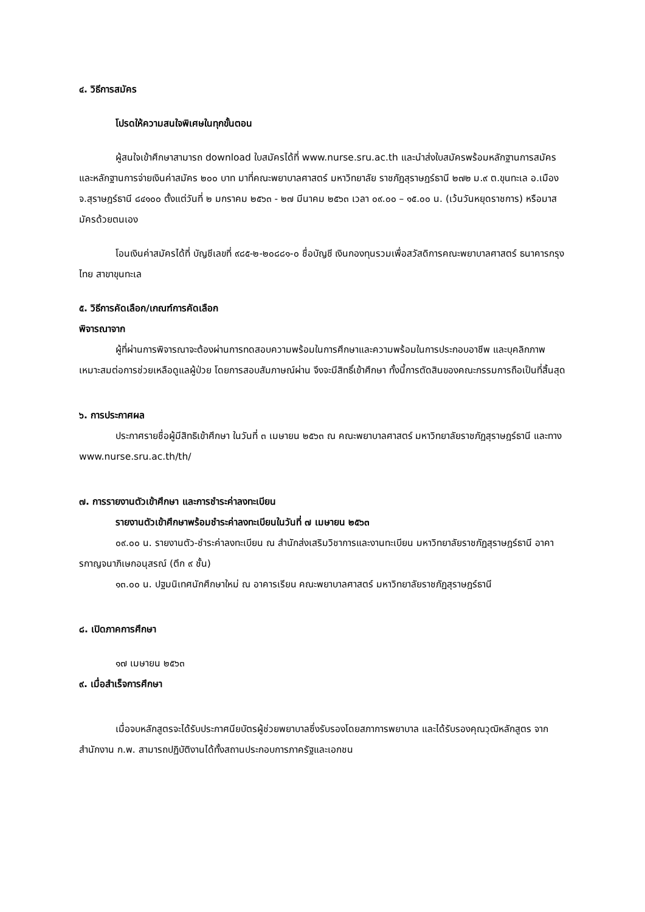๔. วิธีการสมัคร
โปรดให้ความสนใจพิเศษในทุกขั้นตอน
ผู้สนใจเข้าศึกษาสามารถ download ใบสมัครได้ที่ www.nurse.sru.ac.th และนำส่งใบสมัครพร้อมหลักฐานการสมัครและหลักฐานการจ่ายเงินค่าสมัคร ๒๐๐ บาท มาที่คณะพยาบาลศาสตร์ มหาวิทยาลัย ราชภัฏสุราษฎร์ธานี ๒๗๒ ม.๙ ต.ขุนทะเล อ.เมือง จ.สุราษฎร์ธานี ๘๔๑๐๐ ตั้งแต่วันที่ ๒ มกราคม ๒๕๖๓ - ๒๗ มีนาคม ๒๕๖๓ เวลา ๐๙.๐๐ – ๑๕.๐๐ น. (เว้นวันหยุดราชการ) หรือมาสมัครด้วยตนเอง
โอนเงินค่าสมัครได้ที่ บัญชีเลขที่ ๙๘๕-๒-๒๐๘๘๑-๐ ชื่อบัญชี เงินกองทุนรวมเพื่อสวัสดิการคณะพยาบาลศาสตร์ ธนาคารกรุงไทย สาขาขุนทะเล
๕. วิธีการคัดเลือก/เกณฑ์การคัดเลือก
พิจารณาจาก
ผู้ที่ผ่านการพิจารณาจะต้องผ่านการทดสอบความพร้อมในการศึกษาและความพร้อมในการประกอบอาชีพ และบุคลิกภาพเหมาะสมต่อการช่วยเหลือดูแลผู้ป่วย โดยการสอบสัมภาษณ์ผ่าน จึงจะมีสิทธิ์เข้าศึกษา ทั้งนี้การตัดสินของคณะกรรมการถือเป็นที่สิ้นสุด
๖. การประกาศผล
ประกาศรายชื่อผู้มีสิทธิเข้าศึกษา ในวันที่ ๓ เมษายน ๒๕๖๓ ณ คณะพยาบาลศาสตร์ มหาวิทยาลัยราชภัฏสุราษฎร์ธานี และทาง www.nurse.sru.ac.th/th/
๗. การรายงานตัวเข้าศึกษา และการชำระค่าลงทะเบียน
รายงานตัวเข้าศึกษาพร้อมชำระค่าลงทะเบียนในวันที่ ๗ เมษายน ๒๕๖๓
๐๙.๐๐ น. รายงานตัว-ชำระค่าลงทะเบียน ณ สำนักส่งเสริมวิชาการและงานทะเบียน มหาวิทยาลัยราชภัฏสุราษฎร์ธานี อาคารกาญจนาภิเษกอนุสรณ์ (ตึก ๙ ชั้น)
๑๓.๐๐ น. ปฐมนิเทศนักศึกษาใหม่ ณ อาคารเรียน คณะพยาบาลศาสตร์ มหาวิทยาลัยราชภัฏสุราษฎร์ธานี
๘. เปิดภาคการศึกษา
๑๗ เมษายน ๒๕๖๓
๙. เมื่อสำเร็จการศึกษา
เมื่อจบหลักสูตรจะได้รับประกาศนียบัตรผู้ช่วยพยาบาลซึ่งรับรองโดยสภาการพยาบาล และได้รับรองคุณวุฒิหลักสูตร จากสำนักงาน ก.พ. สามารถปฏิบัติงานได้ทั้งสถานประกอบการภาครัฐและเอกชน